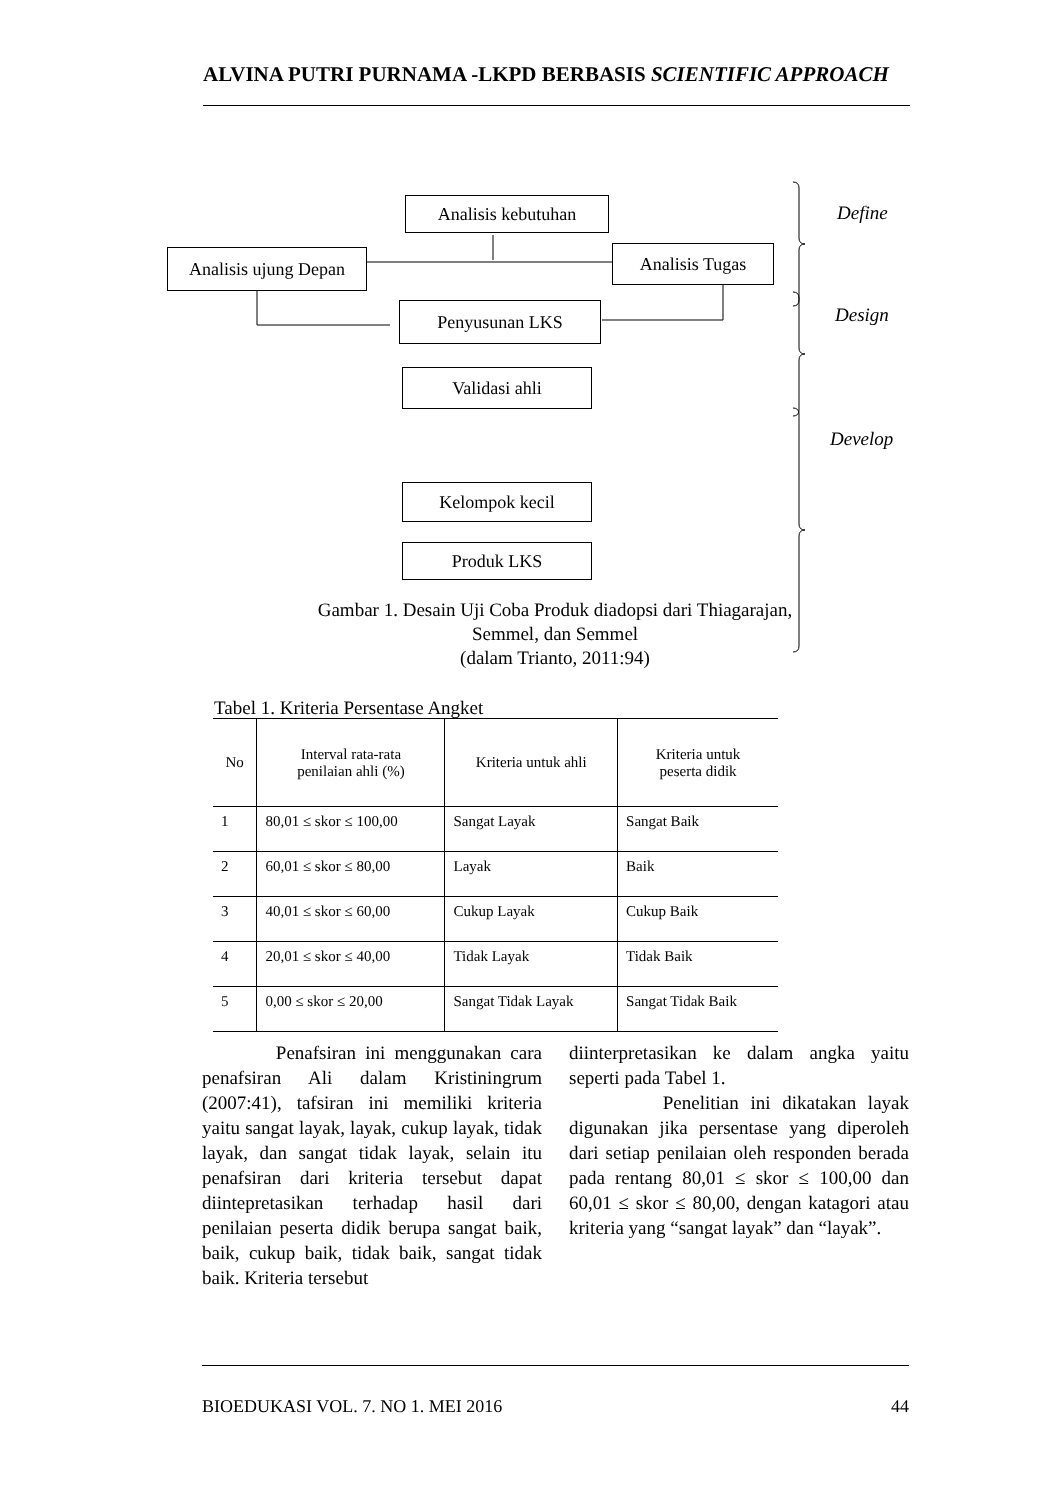ALVINA PUTRI PURNAMA -LKPD BERBASIS SCIENTIFIC APPROACH
Analisis kebutuhan
Analisis ujung Depan
Analisis Tugas
Penyusunan LKS
Validasi ahli
Kelompok kecil
Produk LKS
Define
Design
Develop
Gambar 1. Desain Uji Coba Produk diadopsi dari Thiagarajan, Semmel, dan Semmel
(dalam Trianto, 2011:94)
Tabel 1. Kriteria Persentase Angket
| No | Interval rata-rata penilaian ahli (%) | Kriteria untuk ahli | Kriteria untuk peserta didik |
| --- | --- | --- | --- |
| 1 | 80,01 ≤ skor ≤ 100,00 | Sangat Layak | Sangat Baik |
| 2 | 60,01 ≤ skor ≤ 80,00 | Layak | Baik |
| 3 | 40,01 ≤ skor ≤ 60,00 | Cukup Layak | Cukup Baik |
| 4 | 20,01 ≤ skor ≤ 40,00 | Tidak Layak | Tidak Baik |
| 5 | 0,00 ≤ skor ≤ 20,00 | Sangat Tidak Layak | Sangat Tidak Baik |
Penafsiran ini menggunakan cara penafsiran Ali dalam Kristiningrum (2007:41), tafsiran ini memiliki kriteria yaitu sangat layak, layak, cukup layak, tidak layak, dan sangat tidak layak, selain itu penafsiran dari kriteria tersebut dapat diintepretasikan terhadap hasil dari penilaian peserta didik berupa sangat baik, baik, cukup baik, tidak baik, sangat tidak baik. Kriteria tersebut
diinterpretasikan ke dalam angka yaitu seperti pada Tabel 1.
Penelitian ini dikatakan layak digunakan jika persentase yang diperoleh dari setiap penilaian oleh responden berada pada rentang 80,01 ≤ skor ≤ 100,00 dan 60,01 ≤ skor ≤ 80,00, dengan katagori atau kriteria yang “sangat layak” dan “layak”.
BIOEDUKASI VOL. 7. NO 1. MEI 2016 44